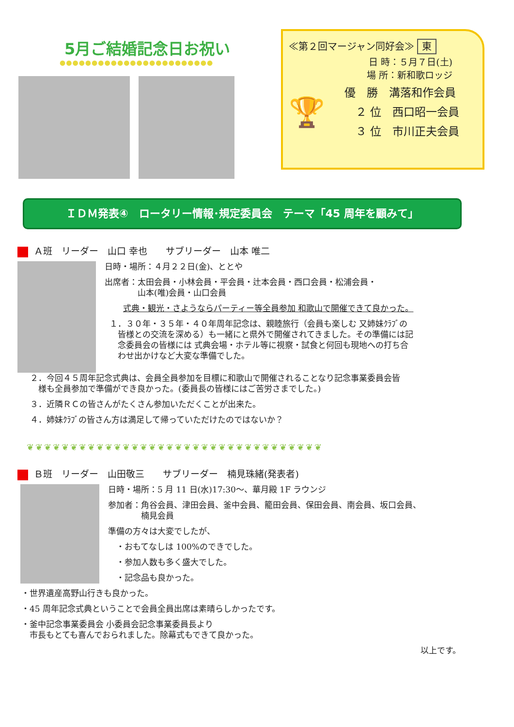5月ご結婚記念日お祝い
●●●●●●●●●●●●●●●●●●●●●●●●
≪第２回マージャン同好会≫ 東
日 時：５月７日(土)
場 所：新和歌ロッジ
🏆
優　勝　溝落和作会員
　２ 位　西口昭一会員
　３ 位　市川正夫会員
ＩＤＭ発表④　ロータリー情報･規定委員会　テーマ「45 周年を顧みて」
Ａ班　リーダー　山口 幸也　　サブリーダー　山本 唯二
日時・場所：４月２２日(金)、ととや
出席者：太田会員・小林会員・平会員・辻本会員・西口会員・松浦会員・
　　　　山本(唯)会員・山口会員
式典・観光・さようならパーティー等全員参加 和歌山で開催できて良かった。
１．３０年・３５年・４０年周年記念は、親睦旅行（会員も楽しむ 又姉妹ｸﾗﾌﾞの
　皆様との交流を深める）も一緒にと県外で開催されてきました。その準備には記
　念委員会の皆様には 式典会場・ホテル等に視察・試食と何回も現地への打ち合
　わせ出かけなど大変な準備でした。
２．今回４５周年記念式典は、会員全員参加を目標に和歌山で開催されることなり記念事業委員会皆
　様も全員参加で準備ができ良かった。(委員長の皆様にはご苦労さまでした。)
３．近隣ＲＣの皆さんがたくさん参加いただくことが出来た。
４．姉妹ｸﾗﾌﾞの皆さん方は満足して帰っていただけたのではないか？
❦❦❦❦❦❦❦❦❦❦❦❦❦❦❦❦❦❦❦❦❦❦❦❦❦❦❦❦❦❦❦❦❦❦
Ｂ班　リーダー　山田敬三　　サブリーダー　楠見珠緒(発表者)
日時・場所：5 月 11 日(水)17:30～、華月殿 1F ラウンジ
参加者：角谷会員、津田会員、釜中会員、籠田会員、保田会員、南会員、坂口会員、
　　　　楠見会員
準備の方々は大変でしたが、
　・おもてなしは 100%のできでした。
　・参加人数も多く盛大でした。
　・記念品も良かった。
・世界遺産高野山行きも良かった。
・45 周年記念式典ということで会員全員出席は素晴らしかったです。
・釜中記念事業委員会 小委員会記念事業委員長より
　市長もとても喜んでおられました。除幕式もできて良かった。
以上です。